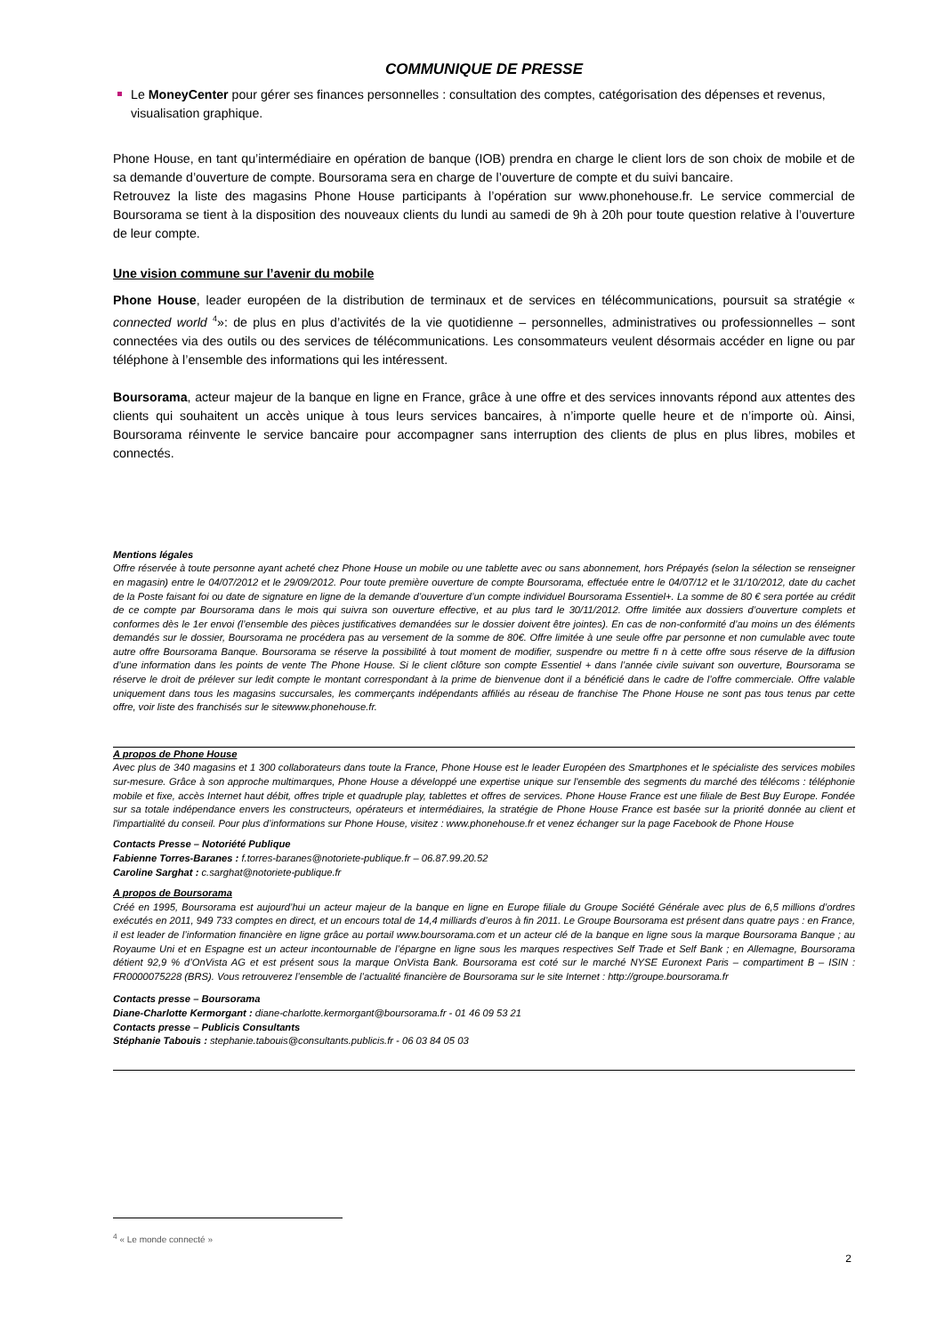COMMUNIQUE DE PRESSE
Le MoneyCenter pour gérer ses finances personnelles : consultation des comptes, catégorisation des dépenses et revenus, visualisation graphique.
Phone House, en tant qu’intermédiaire en opération de banque (IOB) prendra en charge le client lors de son choix de mobile et de sa demande d’ouverture de compte. Boursorama sera en charge de l’ouverture de compte et du suivi bancaire.
Retrouvez la liste des magasins Phone House participants à l’opération sur www.phonehouse.fr. Le service commercial de Boursorama se tient à la disposition des nouveaux clients du lundi au samedi de 9h à 20h pour toute question relative à l’ouverture de leur compte.
Une vision commune sur l’avenir du mobile
Phone House, leader européen de la distribution de terminaux et de services en télécommunications, poursuit sa stratégie « connected world <sup>4</sup>»: de plus en plus d’activités de la vie quotidienne – personnelles, administratives ou professionnelles – sont connectées via des outils ou des services de télécommunications. Les consommateurs veulent désormais accéder en ligne ou par téléphone à l’ensemble des informations qui les intéressent.
Boursorama, acteur majeur de la banque en ligne en France, grâce à une offre et des services innovants répond aux attentes des clients qui souhaitent un accès unique à tous leurs services bancaires, à n’importe quelle heure et de n’importe où. Ainsi, Boursorama réinvente le service bancaire pour accompagner sans interruption des clients de plus en plus libres, mobiles et connectés.
Mentions légales
Offre réservée à toute personne ayant acheté chez Phone House un mobile ou une tablette avec ou sans abonnement, hors Prépayés (selon la sélection se renseigner en magasin) entre le 04/07/2012 et le 29/09/2012. Pour toute première ouverture de compte Boursorama, effectuée entre le 04/07/12 et le 31/10/2012, date du cachet de la Poste faisant foi ou date de signature en ligne de la demande d’ouverture d’un compte individuel Boursorama Essentiel+. La somme de 80 € sera portée au crédit de ce compte par Boursorama dans le mois qui suivra son ouverture effective, et au plus tard le 30/11/2012. Offre limitée aux dossiers d’ouverture complets et conformes dès le 1er envoi (l’ensemble des pièces justificatives demandées sur le dossier doivent être jointes). En cas de non-conformité d’au moins un des éléments demandés sur le dossier, Boursorama ne procédera pas au versement de la somme de 80€. Offre limitée à une seule offre par personne et non cumulable avec toute autre offre Boursorama Banque. Boursorama se réserve la possibilité à tout moment de modifier, suspendre ou mettre fi n à cette offre sous réserve de la diffusion d’une information dans les points de vente The Phone House. Si le client clôture son compte Essentiel + dans l’année civile suivant son ouverture, Boursorama se réserve le droit de prélever sur ledit compte le montant correspondant à la prime de bienvenue dont il a bénéficié dans le cadre de l’offre commerciale. Offre valable uniquement dans tous les magasins succursales, les commerçants indépendants affiliés au réseau de franchise The Phone House ne sont pas tous tenus par cette offre, voir liste des franchisés sur le sitewww.phonehouse.fr.
A propos de Phone House
Avec plus de 340 magasins et 1 300 collaborateurs dans toute la France, Phone House est le leader Européen des Smartphones et le spécialiste des services mobiles sur-mesure. Grâce à son approche multimarques, Phone House a développé une expertise unique sur l'ensemble des segments du marché des télécoms : téléphonie mobile et fixe, accès Internet haut débit, offres triple et quadruple play, tablettes et offres de services. Phone House France est une filiale de Best Buy Europe. Fondée sur sa totale indépendance envers les constructeurs, opérateurs et intermédiaires, la stratégie de Phone House France est basée sur la priorité donnée au client et l'impartialité du conseil. Pour plus d’informations sur Phone House, visitez : www.phonehouse.fr et venez échanger sur la page Facebook de Phone House
Contacts Presse – Notoriété Publique
Fabienne Torres-Baranes : f.torres-baranes@notoriete-publique.fr – 06.87.99.20.52
Caroline Sarghat : c.sarghat@notoriete-publique.fr
A propos de Boursorama
Créé en 1995, Boursorama est aujourd’hui un acteur majeur de la banque en ligne en Europe filiale du Groupe Société Générale avec plus de 6,5 millions d’ordres exécutés en 2011, 949 733 comptes en direct, et un encours total de 14,4 milliards d’euros à fin 2011. Le Groupe Boursorama est présent dans quatre pays : en France, il est leader de l’information financière en ligne grâce au portail www.boursorama.com et un acteur clé de la banque en ligne sous la marque Boursorama Banque ; au Royaume Uni et en Espagne est un acteur incontournable de l’épargne en ligne sous les marques respectives Self Trade et Self Bank ; en Allemagne, Boursorama détient 92,9 % d’OnVista AG et est présent sous la marque OnVista Bank. Boursorama est coté sur le marché NYSE Euronext Paris – compartiment B – ISIN : FR0000075228 (BRS). Vous retrouverez l’ensemble de l’actualité financière de Boursorama sur le site Internet : http://groupe.boursorama.fr
Contacts presse – Boursorama
Diane-Charlotte Kermorgant : diane-charlotte.kermorgant@boursorama.fr - 01 46 09 53 21
Contacts presse – Publicis Consultants
Stéphanie Tabouis : stephanie.tabouis@consultants.publicis.fr - 06 03 84 05 03
<sup>4</sup> « Le monde connecté »
2